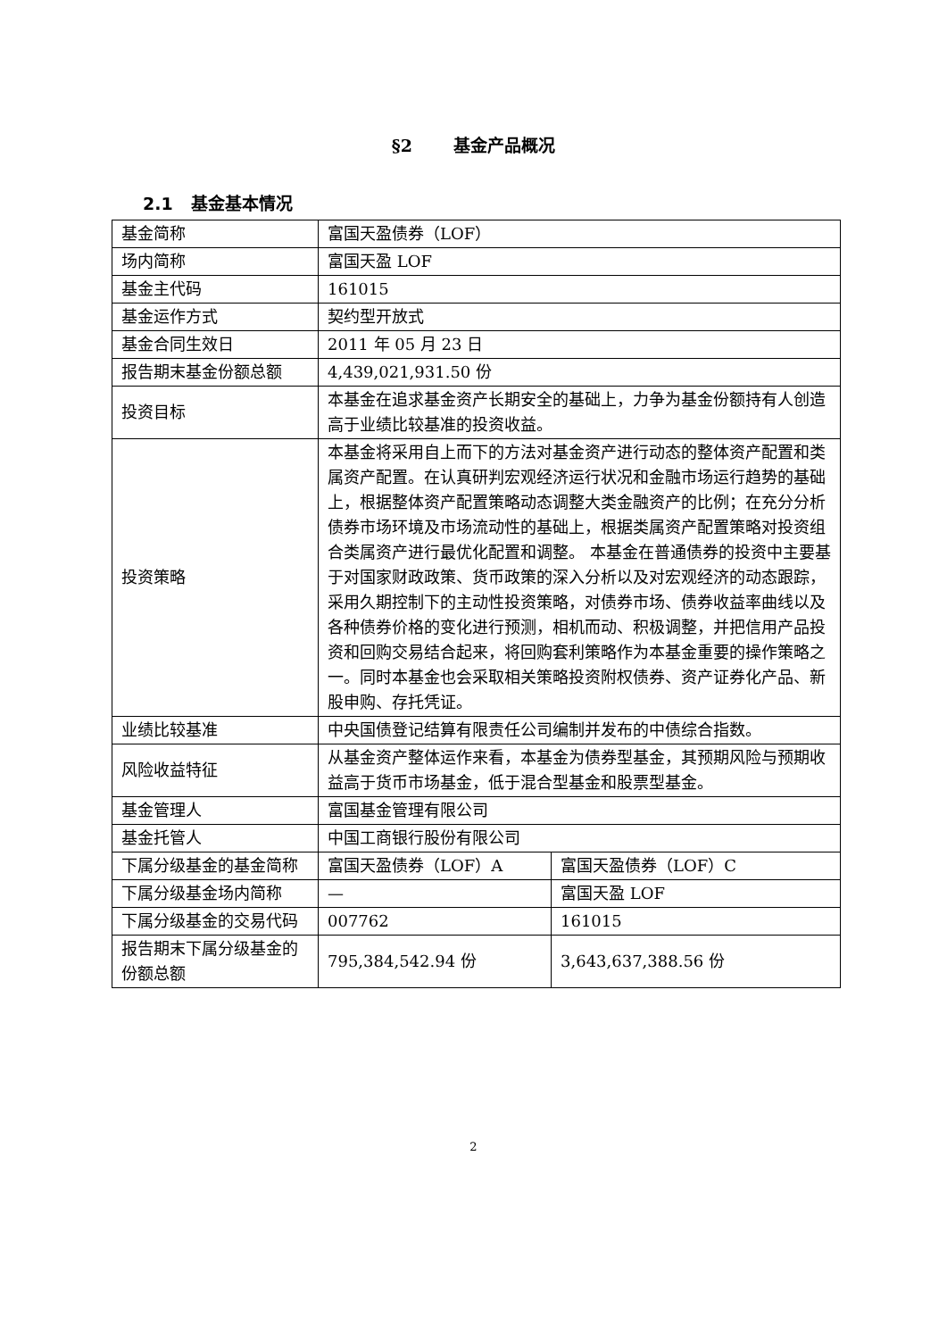§2 基金产品概况
2.1 基金基本情况
| 基金简称 | 富国天盈债券（LOF） | |
| 场内简称 | 富国天盈 LOF | |
| 基金主代码 | 161015 | |
| 基金运作方式 | 契约型开放式 | |
| 基金合同生效日 | 2011 年 05 月 23 日 | |
| 报告期末基金份额总额 | 4,439,021,931.50 份 | |
| 投资目标 | 本基金在追求基金资产长期安全的基础上，力争为基金份额持有人创造高于业绩比较基准的投资收益。 | |
| 投资策略 | 本基金将采用自上而下的方法对基金资产进行动态的整体资产配置和类属资产配置。在认真研判宏观经济运行状况和金融市场运行趋势的基础上，根据整体资产配置策略动态调整大类金融资产的比例；在充分分析债券市场环境及市场流动性的基础上，根据类属资产配置策略对投资组合类属资产进行最优化配置和调整。 本基金在普通债券的投资中主要基于对国家财政政策、货币政策的深入分析以及对宏观经济的动态跟踪，采用久期控制下的主动性投资策略，对债券市场、债券收益率曲线以及各种债券价格的变化进行预测，相机而动、积极调整，并把信用产品投资和回购交易结合起来，将回购套利策略作为本基金重要的操作策略之一。同时本基金也会采取相关策略投资附权债券、资产证券化产品、新股申购、存托凭证。 | |
| 业绩比较基准 | 中央国债登记结算有限责任公司编制并发布的中债综合指数。 | |
| 风险收益特征 | 从基金资产整体运作来看，本基金为债券型基金，其预期风险与预期收益高于货币市场基金，低于混合型基金和股票型基金。 | |
| 基金管理人 | 富国基金管理有限公司 | |
| 基金托管人 | 中国工商银行股份有限公司 | |
| 下属分级基金的基金简称 | 富国天盈债券（LOF）A | 富国天盈债券（LOF）C |
| 下属分级基金场内简称 | — | 富国天盈 LOF |
| 下属分级基金的交易代码 | 007762 | 161015 |
| 报告期末下属分级基金的份额总额 | 795,384,542.94 份 | 3,643,637,388.56 份 |
2